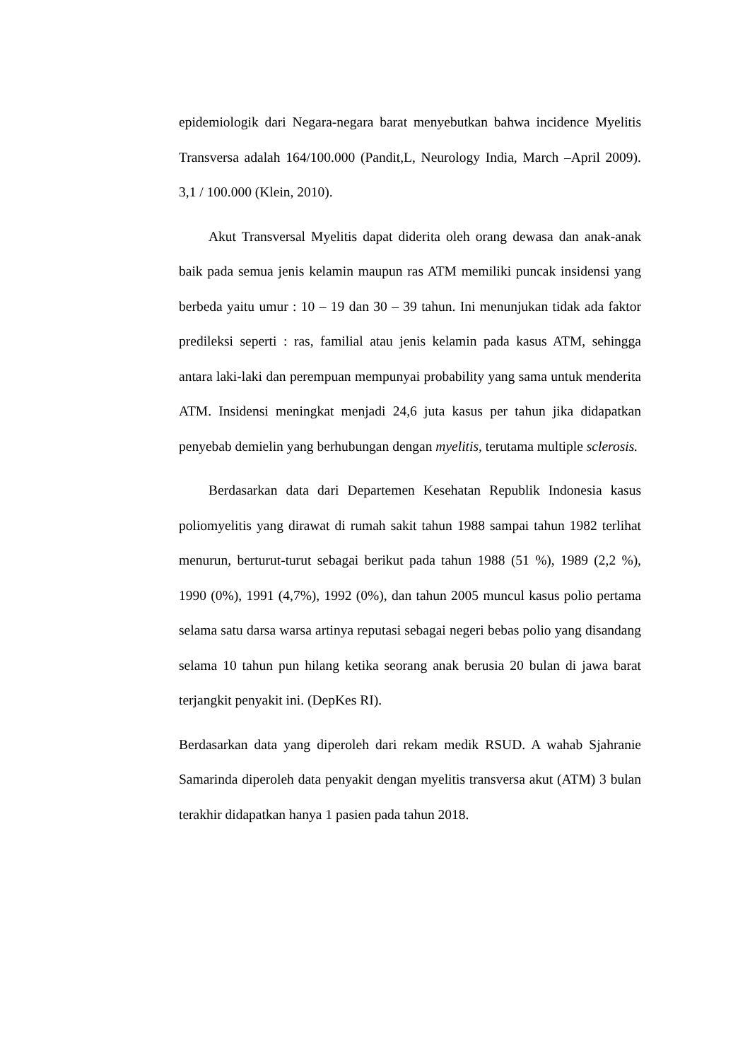epidemiologik dari Negara-negara barat menyebutkan bahwa incidence Myelitis Transversa adalah 164/100.000 (Pandit,L, Neurology India, March –April 2009). 3,1 / 100.000 (Klein, 2010).
Akut Transversal Myelitis dapat diderita oleh orang dewasa dan anak-anak baik pada semua jenis kelamin maupun ras ATM memiliki puncak insidensi yang berbeda yaitu umur : 10 – 19 dan 30 – 39 tahun. Ini menunjukan tidak ada faktor predileksi seperti : ras, familial atau jenis kelamin pada kasus ATM, sehingga antara laki-laki dan perempuan mempunyai probability yang sama untuk menderita ATM. Insidensi meningkat menjadi 24,6 juta kasus per tahun jika didapatkan penyebab demielin yang berhubungan dengan myelitis, terutama multiple sclerosis.
Berdasarkan data dari Departemen Kesehatan Republik Indonesia kasus poliomyelitis yang dirawat di rumah sakit tahun 1988 sampai tahun 1982 terlihat menurun, berturut-turut sebagai berikut pada tahun 1988 (51 %), 1989 (2,2 %), 1990 (0%), 1991 (4,7%), 1992 (0%), dan tahun 2005 muncul kasus polio pertama selama satu darsa warsa artinya reputasi sebagai negeri bebas polio yang disandang selama 10 tahun pun hilang ketika seorang anak berusia 20 bulan di jawa barat terjangkit penyakit ini. (DepKes RI).
Berdasarkan data yang diperoleh dari rekam medik RSUD. A wahab Sjahranie Samarinda diperoleh data penyakit dengan myelitis transversa akut (ATM) 3 bulan terakhir didapatkan hanya 1 pasien pada tahun 2018.